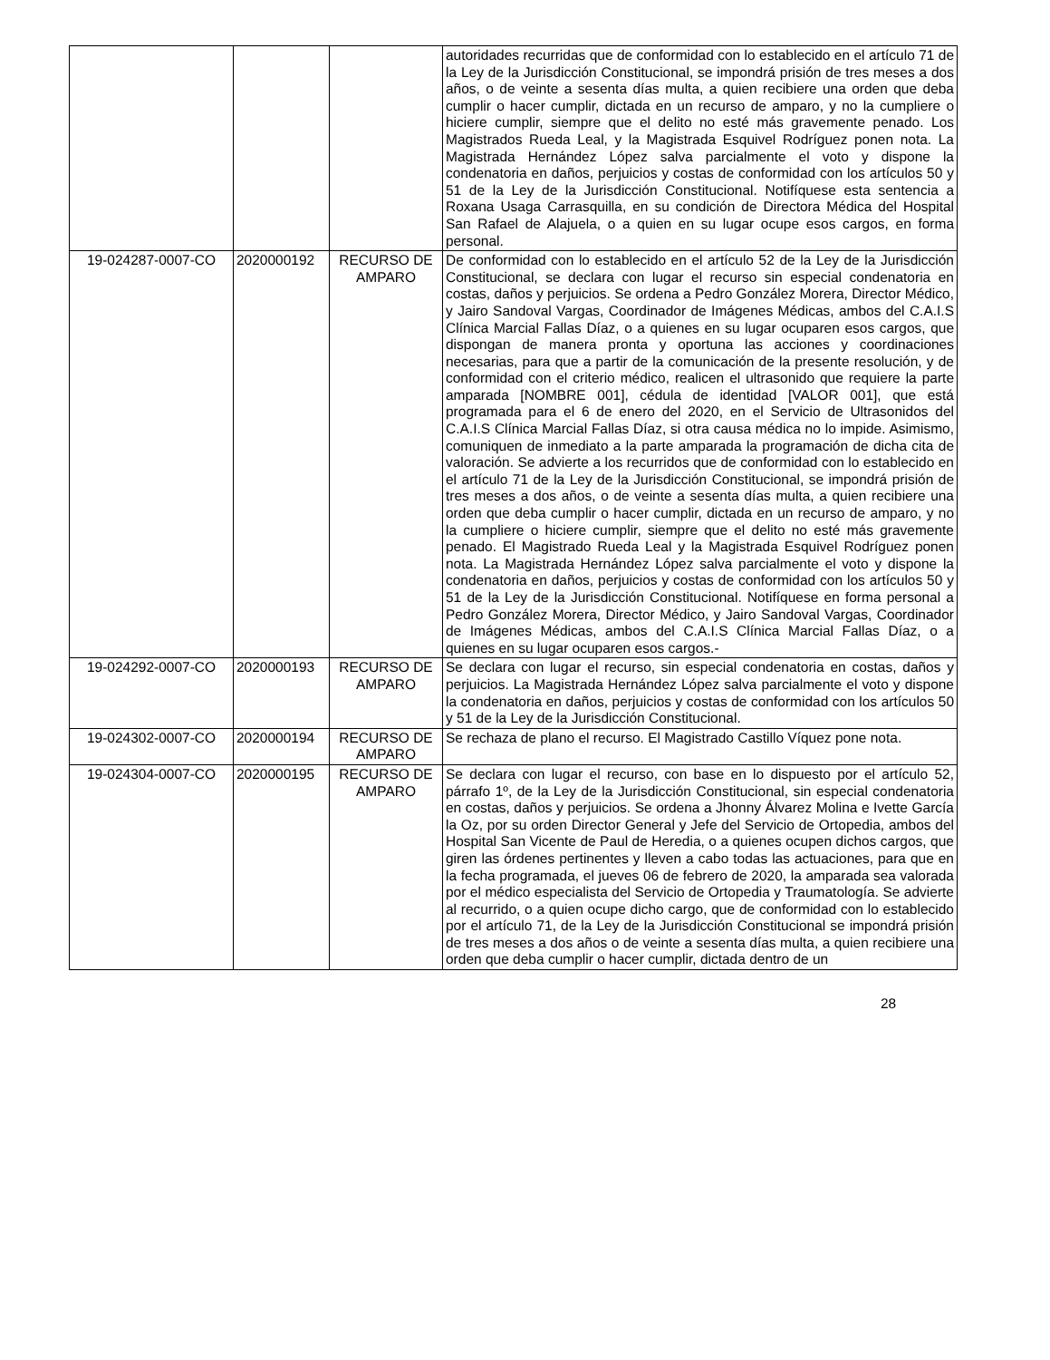| | | | autoridades recurridas que de conformidad con lo establecido en el artículo 71 de la Ley de la Jurisdicción Constitucional, se impondrá prisión de tres meses a dos años, o de veinte a sesenta días multa, a quien recibiere una orden que deba cumplir o hacer cumplir, dictada en un recurso de amparo, y no la cumpliere o hiciere cumplir, siempre que el delito no esté más gravemente penado. Los Magistrados Rueda Leal, y la Magistrada Esquivel Rodríguez ponen nota. La Magistrada Hernández López salva parcialmente el voto y dispone la condenatoria en daños, perjuicios y costas de conformidad con los artículos 50 y 51 de la Ley de la Jurisdicción Constitucional. Notifíquese esta sentencia a Roxana Usaga Carrasquilla, en su condición de Directora Médica del Hospital San Rafael de Alajuela, o a quien en su lugar ocupe esos cargos, en forma personal. |
| 19-024287-0007-CO | 2020000192 | RECURSO DE AMPARO | De conformidad con lo establecido en el artículo 52 de la Ley de la Jurisdicción Constitucional, se declara con lugar el recurso sin especial condenatoria en costas, daños y perjuicios. Se ordena a Pedro González Morera, Director Médico, y Jairo Sandoval Vargas, Coordinador de Imágenes Médicas, ambos del C.A.I.S Clínica Marcial Fallas Díaz, o a quienes en su lugar ocuparen esos cargos, que dispongan de manera pronta y oportuna las acciones y coordinaciones necesarias, para que a partir de la comunicación de la presente resolución, y de conformidad con el criterio médico, realicen el ultrasonido que requiere la parte amparada [NOMBRE 001], cédula de identidad [VALOR 001], que está programada para el 6 de enero del 2020, en el Servicio de Ultrasonidos del C.A.I.S Clínica Marcial Fallas Díaz, si otra causa médica no lo impide. Asimismo, comuniquen de inmediato a la parte amparada la programación de dicha cita de valoración. Se advierte a los recurridos que de conformidad con lo establecido en el artículo 71 de la Ley de la Jurisdicción Constitucional, se impondrá prisión de tres meses a dos años, o de veinte a sesenta días multa, a quien recibiere una orden que deba cumplir o hacer cumplir, dictada en un recurso de amparo, y no la cumpliere o hiciere cumplir, siempre que el delito no esté más gravemente penado. El Magistrado Rueda Leal y la Magistrada Esquivel Rodríguez ponen nota. La Magistrada Hernández López salva parcialmente el voto y dispone la condenatoria en daños, perjuicios y costas de conformidad con los artículos 50 y 51 de la Ley de la Jurisdicción Constitucional. Notifíquese en forma personal a Pedro González Morera, Director Médico, y Jairo Sandoval Vargas, Coordinador de Imágenes Médicas, ambos del C.A.I.S Clínica Marcial Fallas Díaz, o a quienes en su lugar ocuparen esos cargos.- |
| 19-024292-0007-CO | 2020000193 | RECURSO DE AMPARO | Se declara con lugar el recurso, sin especial condenatoria en costas, daños y perjuicios. La Magistrada Hernández López salva parcialmente el voto y dispone la condenatoria en daños, perjuicios y costas de conformidad con los artículos 50 y 51 de la Ley de la Jurisdicción Constitucional. |
| 19-024302-0007-CO | 2020000194 | RECURSO DE AMPARO | Se rechaza de plano el recurso. El Magistrado Castillo Víquez pone nota. |
| 19-024304-0007-CO | 2020000195 | RECURSO DE AMPARO | Se declara con lugar el recurso, con base en lo dispuesto por el artículo 52, párrafo 1º, de la Ley de la Jurisdicción Constitucional, sin especial condenatoria en costas, daños y perjuicios. Se ordena a Jhonny Álvarez Molina e Ivette García la Oz, por su orden Director General y Jefe del Servicio de Ortopedia, ambos del Hospital San Vicente de Paul de Heredia, o a quienes ocupen dichos cargos, que giren las órdenes pertinentes y lleven a cabo todas las actuaciones, para que en la fecha programada, el jueves 06 de febrero de 2020, la amparada sea valorada por el médico especialista del Servicio de Ortopedia y Traumatología. Se advierte al recurrido, o a quien ocupe dicho cargo, que de conformidad con lo establecido por el artículo 71, de la Ley de la Jurisdicción Constitucional se impondrá prisión de tres meses a dos años o de veinte a sesenta días multa, a quien recibiere una orden que deba cumplir o hacer cumplir, dictada dentro de un |
28